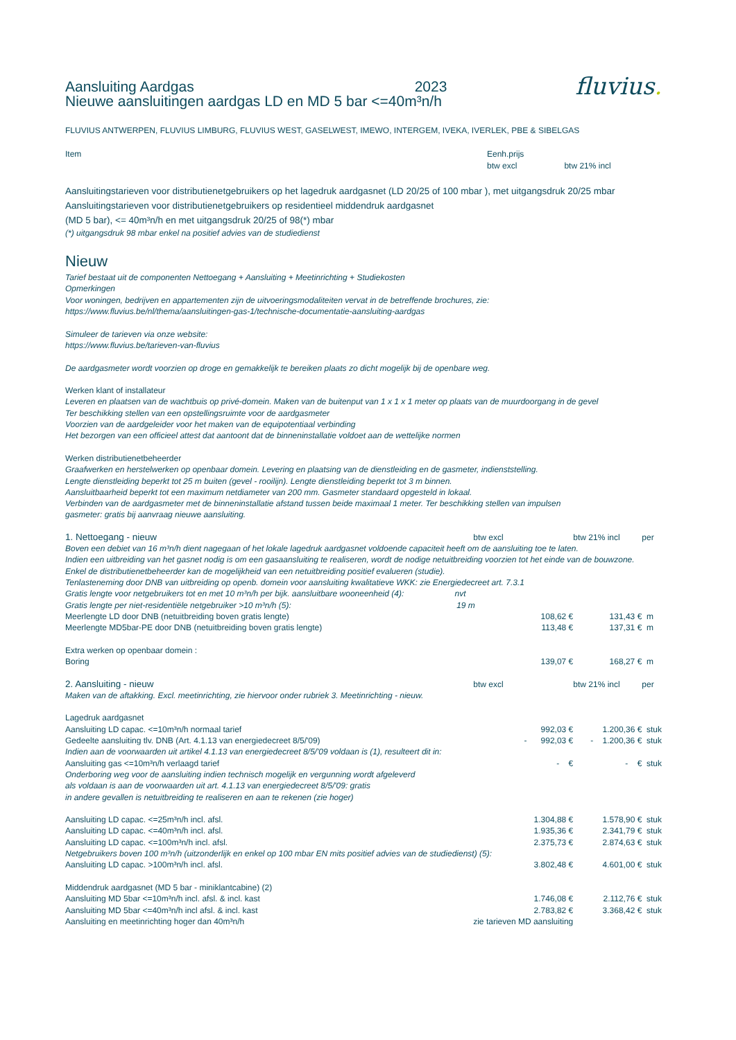Aansluiting Aardgas 2023 fluvius.
Nieuwe aansluitingen aardgas LD en MD 5 bar <=40m³n/h
FLUVIUS ANTWERPEN, FLUVIUS LIMBURG, FLUVIUS WEST, GASELWEST, IMEWO, INTERGEM, IVEKA, IVERLEK, PBE & SIBELGAS
| Item | Eenh.prijs btw excl | btw 21% incl |
Aansluitingstarieven voor distributienetgebruikers op het lagedruk aardgasnet (LD 20/25 of 100 mbar ), met uitgangsdruk 20/25 mbar
Aansluitingstarieven voor distributienetgebruikers op residentieel middendruk aardgasnet
(MD 5 bar), <= 40m³n/h en met uitgangsdruk 20/25 of 98(*) mbar
(*) uitgangsdruk 98 mbar enkel na positief advies van de studiedienst
Nieuw
Tarief bestaat uit de componenten Nettoegang + Aansluiting + Meetinrichting + Studiekosten
Opmerkingen
Voor woningen, bedrijven en appartementen zijn de uitvoeringsmodaliteiten vervat in de betreffende brochures, zie:
https://www.fluvius.be/nl/thema/aansluitingen-gas-1/technische-documentatie-aansluiting-aardgas
Simuleer de tarieven via onze website:
https://www.fluvius.be/tarieven-van-fluvius
De aardgasmeter wordt voorzien op droge en gemakkelijk te bereiken plaats zo dicht mogelijk bij de openbare weg.
Werken klant of installateur
Leveren en plaatsen van de wachtbuis op privé-domein. Maken van de buitenput van 1 x 1 x 1 meter op plaats van de muurdoorgang in de gevel
Ter beschikking stellen van een opstellingsruimte voor de aardgasmeter
Voorzien van de aardgeleider voor het maken van de equipotentiaal verbinding
Het bezorgen van een officieel attest dat aantoont dat de binneninstallatie voldoet aan de wettelijke normen
Werken distributienetbeheerder
Graafwerken en herstelwerken op openbaar domein. Levering en plaatsing van de dienstleiding en de gasmeter, indienststelling.
Lengte dienstleiding beperkt tot 25 m buiten (gevel - rooilijn). Lengte dienstleiding beperkt tot 3 m binnen.
Aansluitbaarheid beperkt tot een maximum netdiameter van 200 mm. Gasmeter standaard opgesteld in lokaal.
Verbinden van de aardgasmeter met de binneninstallatie afstand tussen beide maximaal 1 meter. Ter beschikking stellen van impulsen
gasmeter: gratis bij aanvraag nieuwe aansluiting.
| 1. Nettoegang - nieuw | btw excl | btw 21% incl | per |
| Boven een debiet van 16 m³n/h dient nagegaan of het lokale lagedruk aardgasnet voldoende capaciteit heeft om de aansluiting toe te laten. Indien een uitbreiding van het gasnet nodig is om een gasaansluiting te realiseren, wordt de nodige netuitbreiding voorzien tot het einde van de bouwzone. Enkel de distributienetbeheerder kan de mogelijkheid van een netuitbreiding positief evalueren (studie). Tenlasteneming door DNB van uitbreiding op openb. domein voor aansluiting kwalitatieve WKK: zie Energiedecreet art. 7.3.1 | | | |
| Gratis lengte voor netgebruikers tot en met 10 m³n/h per bijk. aansluitbare wooneenheid (4): nvt | | | |
| Gratis lengte per niet-residentiële netgebruiker >10 m³n/h (5): 19 m | | | |
| Meerlengte LD door DNB (netuitbreiding boven gratis lengte) | 108,62 € | 131,43 € | m |
| Meerlengte MD5bar-PE door DNB (netuitbreiding boven gratis lengte) | 113,48 € | 137,31 € | m |
| Extra werken op openbaar domein : | | | |
| Boring | 139,07 € | 168,27 € | m |
| 2. Aansluiting - nieuw | btw excl | btw 21% incl | per |
| Maken van de aftakking. Excl. meetinrichting, zie hiervoor onder rubriek 3. Meetinrichting - nieuw. | | | |
| Lagedruk aardgasnet | | | |
| Aansluiting LD capac. <=10m³n/h normaal tarief | 992,03 € | 1.200,36 € | stuk |
| Gedeelte aansluiting tlv. DNB (Art. 4.1.13 van energiedecreet 8/5/'09) | - 992,03 € | - 1.200,36 € | stuk |
| Indien aan de voorwaarden uit artikel 4.1.13 van energiedecreet 8/5/'09 voldaan is (1), resulteert dit in: | | | |
| Aansluiting gas <=10m³n/h verlaagd tarief | - € | - € | stuk |
| Onderboring weg voor de aansluiting indien technisch mogelijk en vergunning wordt afgeleverd als voldaan is aan de voorwaarden uit art. 4.1.13 van energiedecreet 8/5/'09: gratis in andere gevallen is netuitbreiding te realiseren en aan te rekenen (zie hoger) | | | |
| Aansluiting LD capac. <=25m³n/h incl. afsl. | 1.304,88 € | 1.578,90 € | stuk |
| Aansluiting LD capac. <=40m³n/h incl. afsl. | 1.935,36 € | 2.341,79 € | stuk |
| Aansluiting LD capac. <=100m³n/h incl. afsl. | 2.375,73 € | 2.874,63 € | stuk |
| Netgebruikers boven 100 m³n/h (uitzonderlijk en enkel op 100 mbar EN mits positief advies van de studiedienst) (5): | | | |
| Aansluiting LD capac. >100m³n/h incl. afsl. | 3.802,48 € | 4.601,00 € | stuk |
| Middendruk aardgasnet (MD 5 bar - miniklantcabine) (2) | | | |
| Aansluiting MD 5bar <=10m³n/h incl. afsl. & incl. kast | 1.746,08 € | 2.112,76 € | stuk |
| Aansluiting MD 5bar <=40m³n/h incl afsl. & incl. kast | 2.783,82 € | 3.368,42 € | stuk |
| Aansluiting en meetinrichting hoger dan 40m³n/h | zie tarieven MD aansluiting | | |